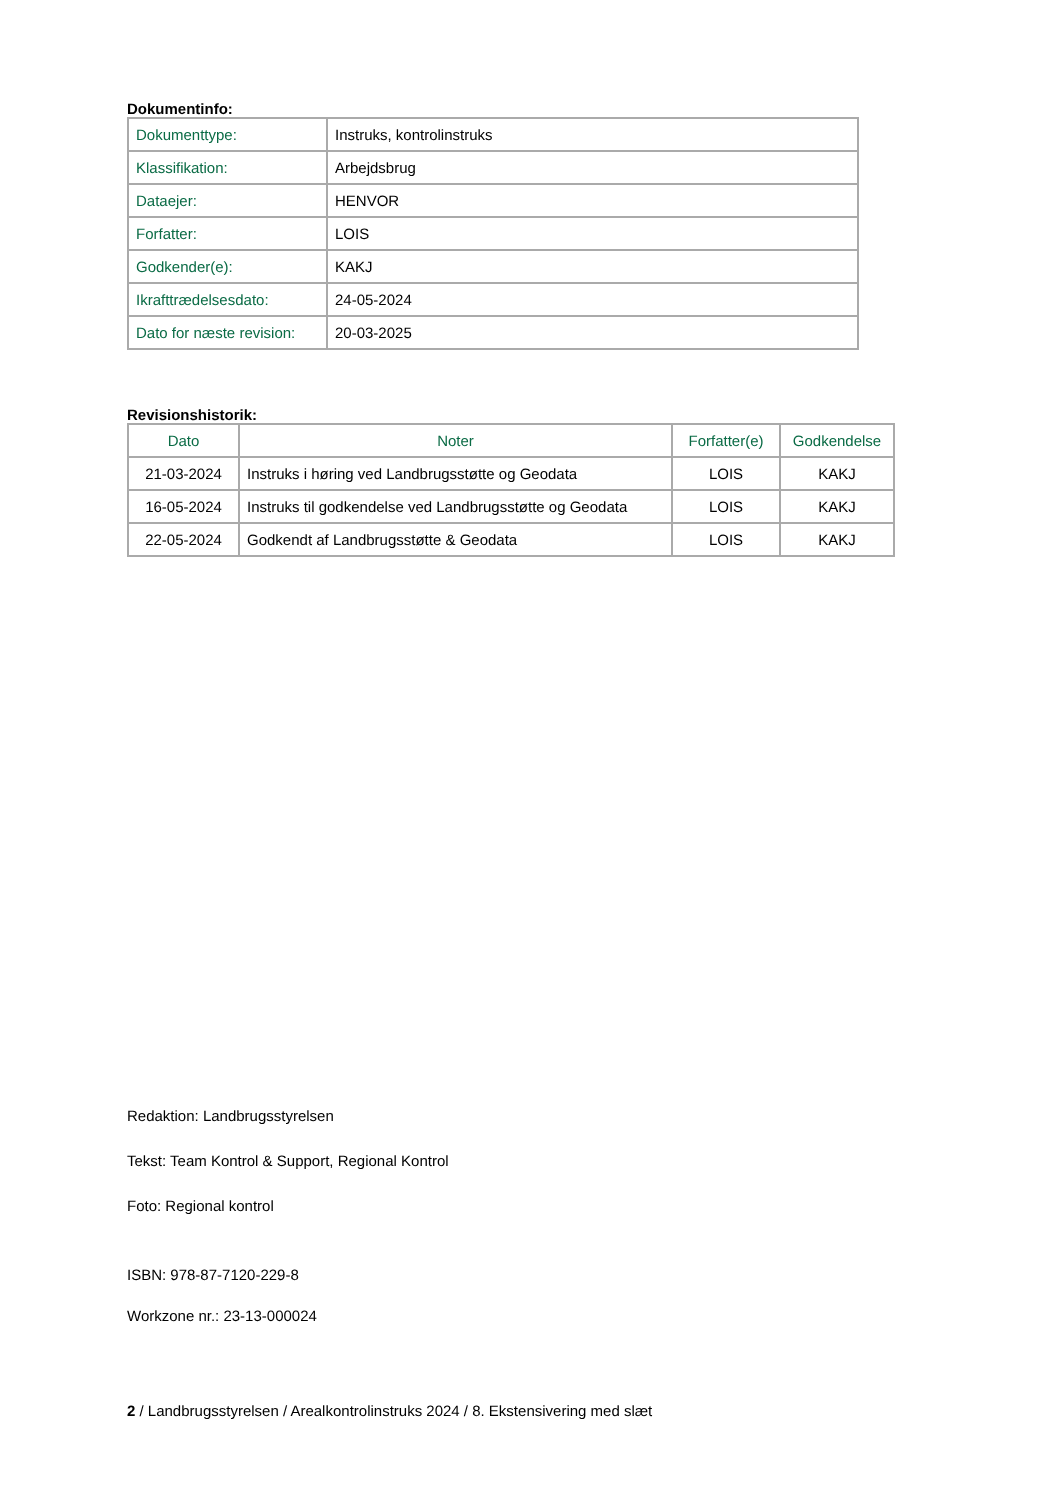Dokumentinfo:
| Dokumenttype: | Instruks, kontrolinstruks |
| Klassifikation: | Arbejdsbrug |
| Dataejer: | HENVOR |
| Forfatter: | LOIS |
| Godkender(e): | KAKJ |
| Ikrafttrædelsesdato: | 24-05-2024 |
| Dato for næste revision: | 20-03-2025 |
Revisionshistorik:
| Dato | Noter | Forfatter(e) | Godkendelse |
| --- | --- | --- | --- |
| 21-03-2024 | Instruks i høring ved Landbrugsstøtte og Geodata | LOIS | KAKJ |
| 16-05-2024 | Instruks til godkendelse ved Landbrugsstøtte og Geodata | LOIS | KAKJ |
| 22-05-2024 | Godkendt af Landbrugsstøtte & Geodata | LOIS | KAKJ |
Redaktion: Landbrugsstyrelsen
Tekst: Team Kontrol & Support, Regional Kontrol
Foto: Regional kontrol
ISBN: 978-87-7120-229-8
Workzone nr.: 23-13-000024
2 / Landbrugsstyrelsen / Arealkontrolinstruks 2024 / 8. Ekstensivering med slæt